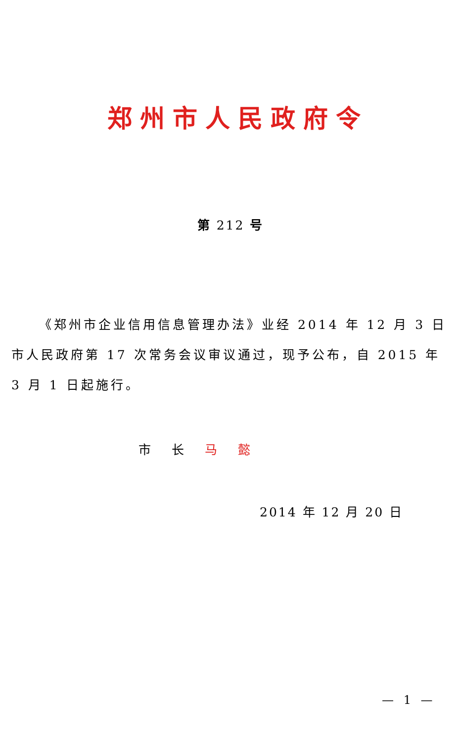郑州市人民政府令
第 212 号
《郑州市企业信用信息管理办法》业经 2014 年 12 月 3 日市人民政府第 17 次常务会议审议通过，现予公布，自 2015 年 3 月 1 日起施行。
市 长 马 懿
2014 年 12 月 20 日
— 1 —